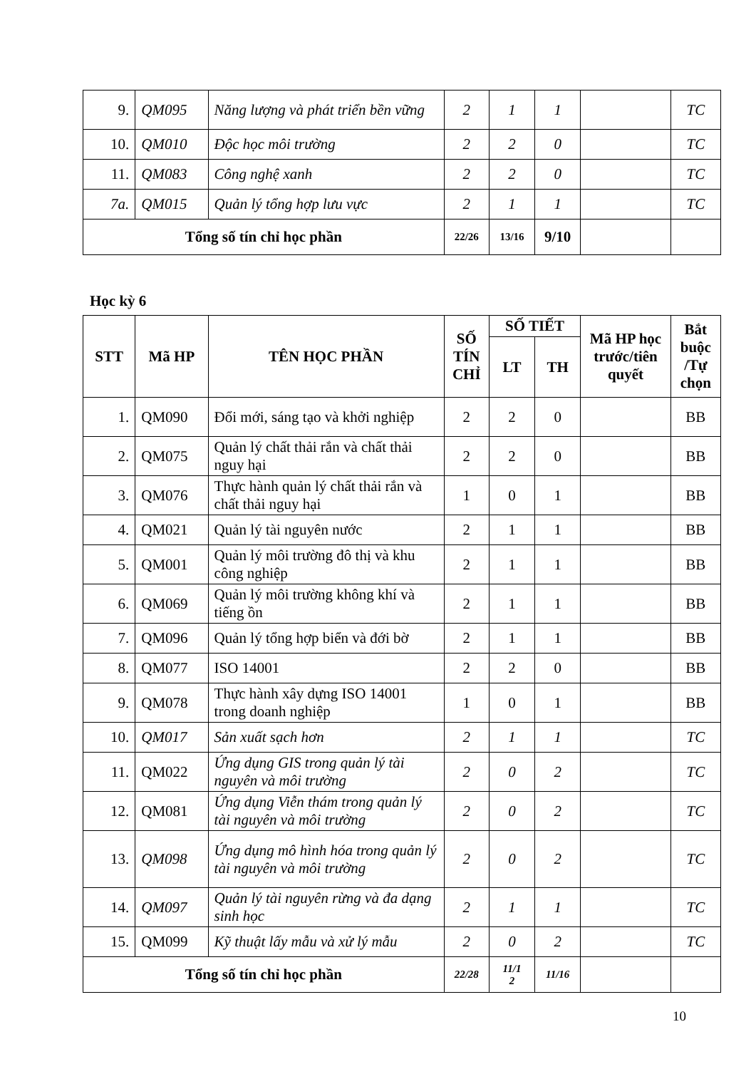| 9. | QM095 | Năng lượng và phát triển bền vững | 2 | 1 | 1 | | TC |
| 10. | QM010 | Độc học môi trường | 2 | 2 | 0 | | TC |
| 11. | QM083 | Công nghệ xanh | 2 | 2 | 0 | | TC |
| 7a. | QM015 | Quản lý tổng hợp lưu vực | 2 | 1 | 1 | | TC |
| Tổng số tín chỉ học phần | | | 22/26 | 13/16 | 9/10 | | |
Học kỳ 6
| STT | Mã HP | TÊN HỌC PHẦN | SỐ TÍN CHỈ | SỐ TIẾT | | Mã HP học trước/tiên quyết | Bắt buộc /Tự chọn |
| --- | --- | --- | --- | --- | --- | --- | --- |
| | | | | LT | TH | | |
| 1. | QM090 | Đổi mới, sáng tạo và khởi nghiệp | 2 | 2 | 0 | | BB |
| 2. | QM075 | Quản lý chất thải rắn và chất thải nguy hại | 2 | 2 | 0 | | BB |
| 3. | QM076 | Thực hành quản lý chất thải rắn và chất thải nguy hại | 1 | 0 | 1 | | BB |
| 4. | QM021 | Quản lý tài nguyên nước | 2 | 1 | 1 | | BB |
| 5. | QM001 | Quản lý môi trường đô thị và khu công nghiệp | 2 | 1 | 1 | | BB |
| 6. | QM069 | Quản lý môi trường không khí và tiếng ồn | 2 | 1 | 1 | | BB |
| 7. | QM096 | Quản lý tổng hợp biển và đới bờ | 2 | 1 | 1 | | BB |
| 8. | QM077 | ISO 14001 | 2 | 2 | 0 | | BB |
| 9. | QM078 | Thực hành xây dựng ISO 14001 trong doanh nghiệp | 1 | 0 | 1 | | BB |
| 10. | QM017 | Sản xuất sạch hơn | 2 | 1 | 1 | | TC |
| 11. | QM022 | Ứng dụng GIS trong quản lý tài nguyên và môi trường | 2 | 0 | 2 | | TC |
| 12. | QM081 | Ứng dụng Viễn thám trong quản lý tài nguyên và môi trường | 2 | 0 | 2 | | TC |
| 13. | QM098 | Ứng dụng mô hình hóa trong quản lý tài nguyên và môi trường | 2 | 0 | 2 | | TC |
| 14. | QM097 | Quản lý tài nguyên rừng và đa dạng sinh học | 2 | 1 | 1 | | TC |
| 15. | QM099 | Kỹ thuật lấy mẫu và xử lý mẫu | 2 | 0 | 2 | | TC |
| Tổng số tín chỉ học phần | | | 22/28 | 11/1 2 | 11/16 | | |
10